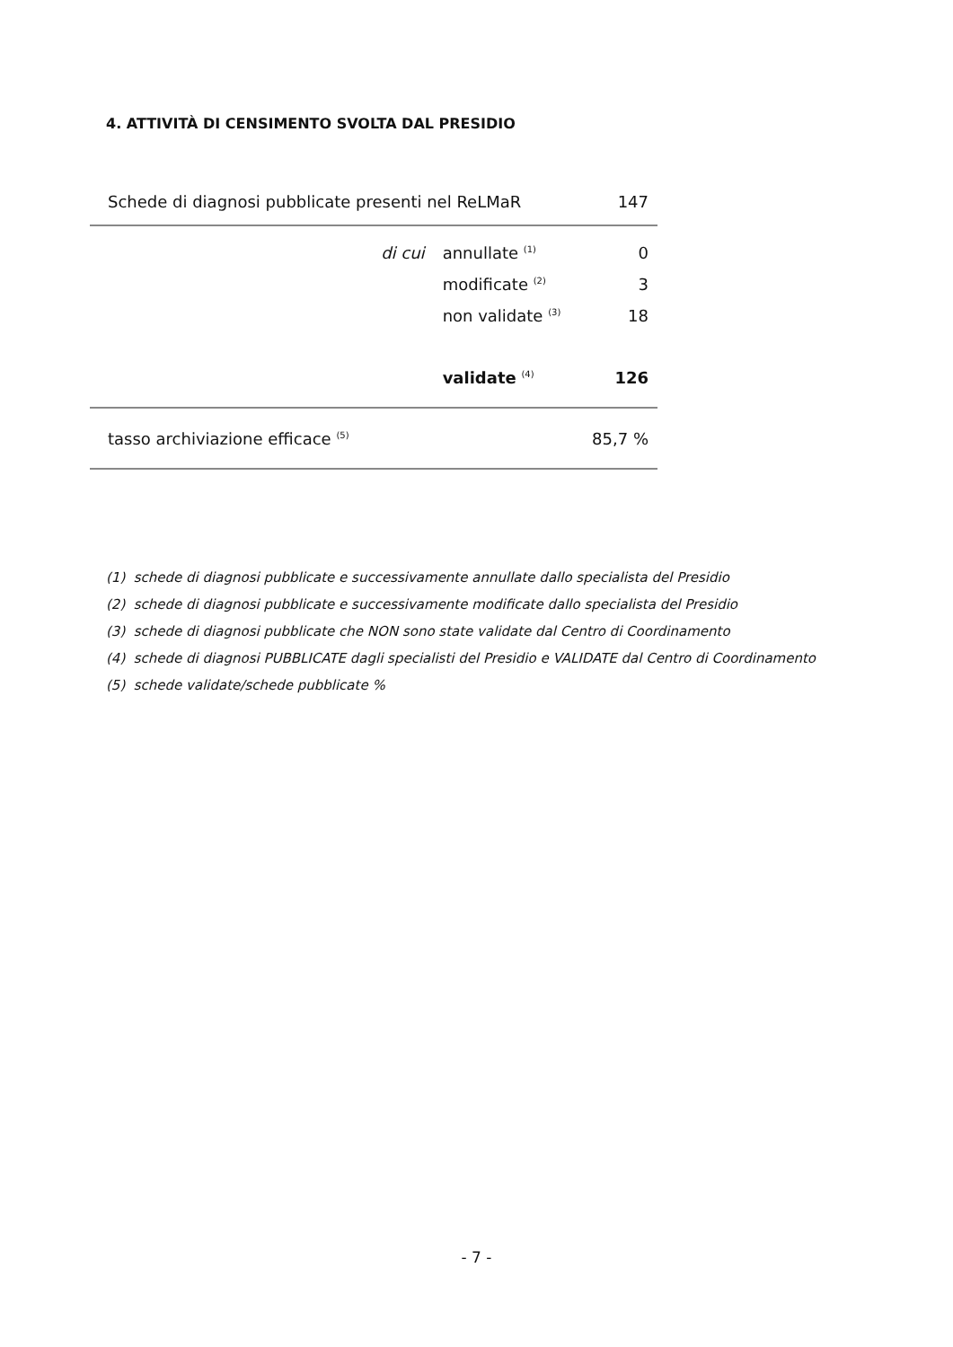4. ATTIVITÀ DI CENSIMENTO SVOLTA DAL PRESIDIO
| Schede di diagnosi pubblicate presenti nel ReLMaR | | 147 |
| di cui | annullate <sup>(1)</sup> | 0 |
| | modificate <sup>(2)</sup> | 3 |
| | non validate <sup>(3)</sup> | 18 |
| | validate <sup>(4)</sup> | 126 |
| tasso archiviazione efficace <sup>(5)</sup> | | 85,7 % |
(1) schede di diagnosi pubblicate e successivamente annullate dallo specialista del Presidio
(2) schede di diagnosi pubblicate e successivamente modificate dallo specialista del Presidio
(3) schede di diagnosi pubblicate che NON sono state validate dal Centro di Coordinamento
(4) schede di diagnosi PUBBLICATE dagli specialisti del Presidio e VALIDATE dal Centro di Coordinamento
(5) schede validate/schede pubblicate %
- 7 -